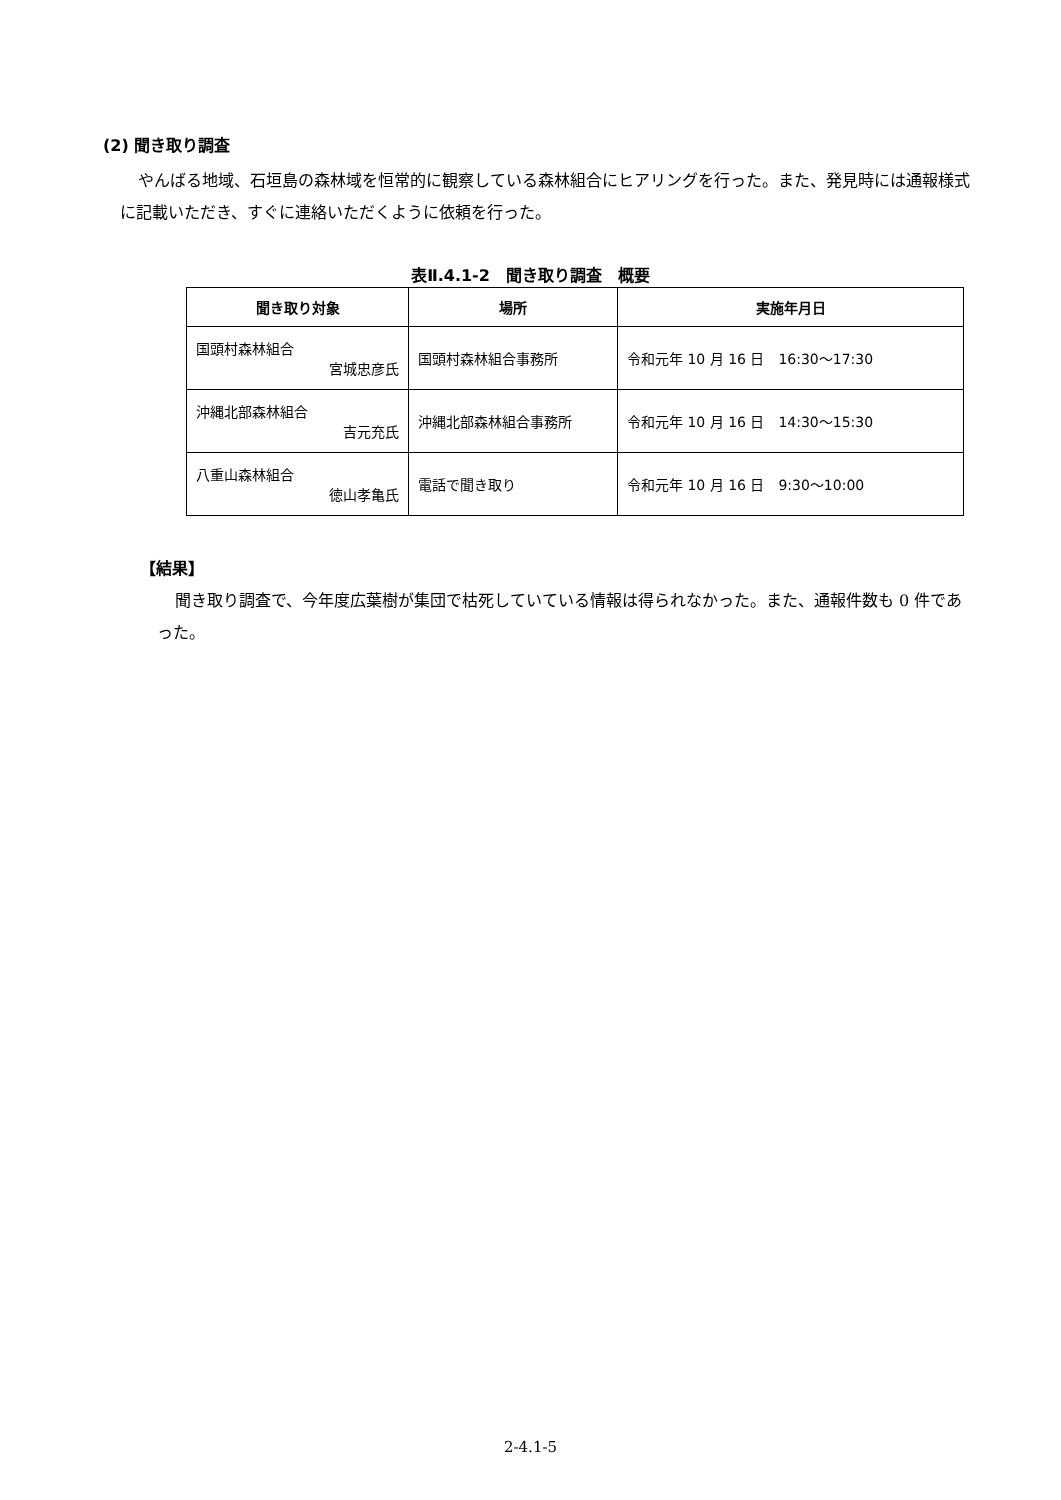(2) 聞き取り調査
やんばる地域、石垣島の森林域を恒常的に観察している森林組合にヒアリングを行った。また、発見時には通報様式に記載いただき、すぐに連絡いただくように依頼を行った。
表Ⅱ.4.1-2　聞き取り調査　概要
| 聞き取り対象 | 場所 | 実施年月日 |
| --- | --- | --- |
| 国頭村森林組合 宮城忠彦氏 | 国頭村森林組合事務所 | 令和元年 10 月 16 日 16:30～17:30 |
| 沖縄北部森林組合 吉元充氏 | 沖縄北部森林組合事務所 | 令和元年 10 月 16 日 14:30～15:30 |
| 八重山森林組合 徳山孝亀氏 | 電話で聞き取り | 令和元年 10 月 16 日 9:30～10:00 |
【結果】
聞き取り調査で、今年度広葉樹が集団で枯死していている情報は得られなかった。また、通報件数も 0 件であった。
2-4.1-5